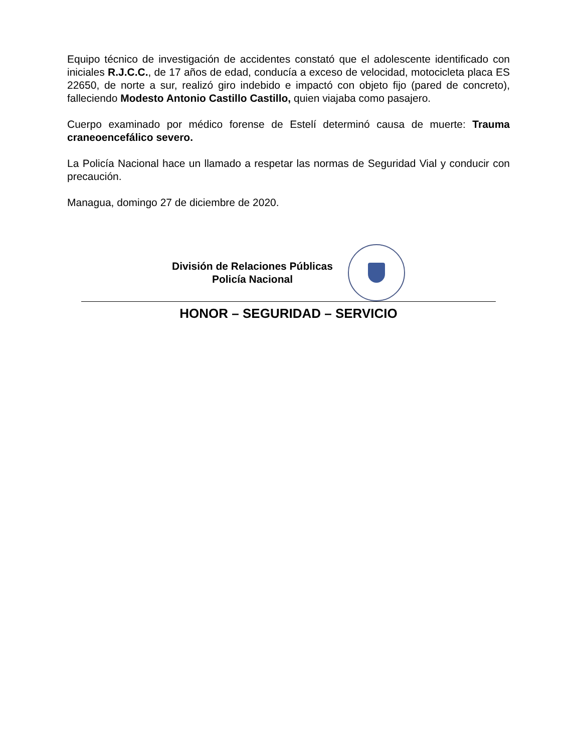Equipo técnico de investigación de accidentes constató que el adolescente identificado con iniciales R.J.C.C., de 17 años de edad, conducía a exceso de velocidad, motocicleta placa ES 22650, de norte a sur, realizó giro indebido e impactó con objeto fijo (pared de concreto), falleciendo Modesto Antonio Castillo Castillo, quien viajaba como pasajero.
Cuerpo examinado por médico forense de Estelí determinó causa de muerte: Trauma craneoencefálico severo.
La Policía Nacional hace un llamado a respetar las normas de Seguridad Vial y conducir con precaución.
Managua, domingo 27 de diciembre de 2020.
División de Relaciones Públicas
Policía Nacional
HONOR – SEGURIDAD – SERVICIO